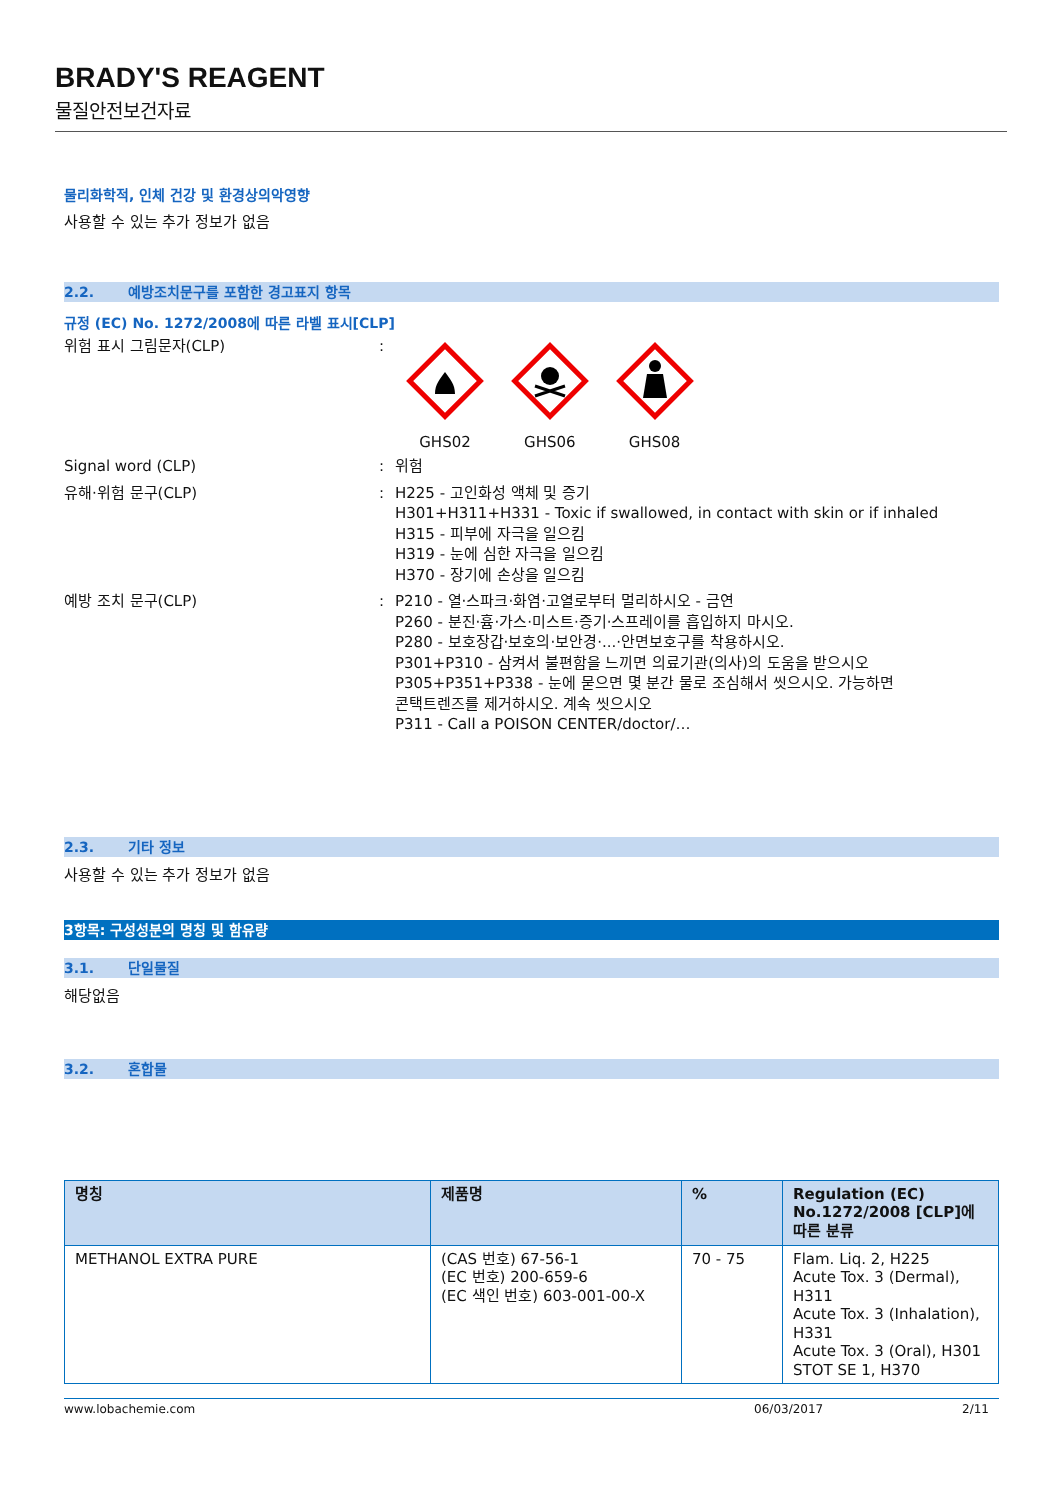BRADY'S REAGENT
물질안전보건자료
물리화학적, 인체 건강 및 환경상의악영향
사용할 수 있는 추가 정보가 없음
2.2. 예방조치문구를 포함한 경고표지 항목
규정 (EC) No. 1272/2008에 따른 라벨 표시[CLP]
위험 표시 그림문자(CLP) :
GHS02
GHS06
GHS08
Signal word (CLP) : 위험
유해·위험 문구(CLP) : H225 - 고인화성 액체 및 증기
H301+H311+H331 - Toxic if swallowed, in contact with skin or if inhaled
H315 - 피부에 자극을 일으킴
H319 - 눈에 심한 자극을 일으킴
H370 - 장기에 손상을 일으킴
예방 조치 문구(CLP) : P210 - 열·스파크·화염·고열로부터 멀리하시오 - 금연
P260 - 분진·흄·가스·미스트·증기·스프레이를 흡입하지 마시오.
P280 - 보호장갑·보호의·보안경·...·안면보호구를 착용하시오.
P301+P310 - 삼켜서 불편함을 느끼면 의료기관(의사)의 도움을 받으시오
P305+P351+P338 - 눈에 묻으면 몇 분간 물로 조심해서 씻으시오. 가능하면
콘택트렌즈를 제거하시오. 계속 씻으시오
P311 - Call a POISON CENTER/doctor/…
2.3. 기타 정보
사용할 수 있는 추가 정보가 없음
3항목: 구성성분의 명칭 및 함유량
3.1. 단일물질
해당없음
3.2. 혼합물
| 명칭 | 제품명 | % | Regulation (EC) No.1272/2008 [CLP]에 따른 분류 |
| --- | --- | --- | --- |
| METHANOL EXTRA PURE | (CAS 번호) 67-56-1 (EC 번호) 200-659-6 (EC 색인 번호) 603-001-00-X | 70 - 75 | Flam. Liq. 2, H225 Acute Tox. 3 (Dermal), H311 Acute Tox. 3 (Inhalation), H331 Acute Tox. 3 (Oral), H301 STOT SE 1, H370 |
www.lobachemie.com 06/03/2017 2/11